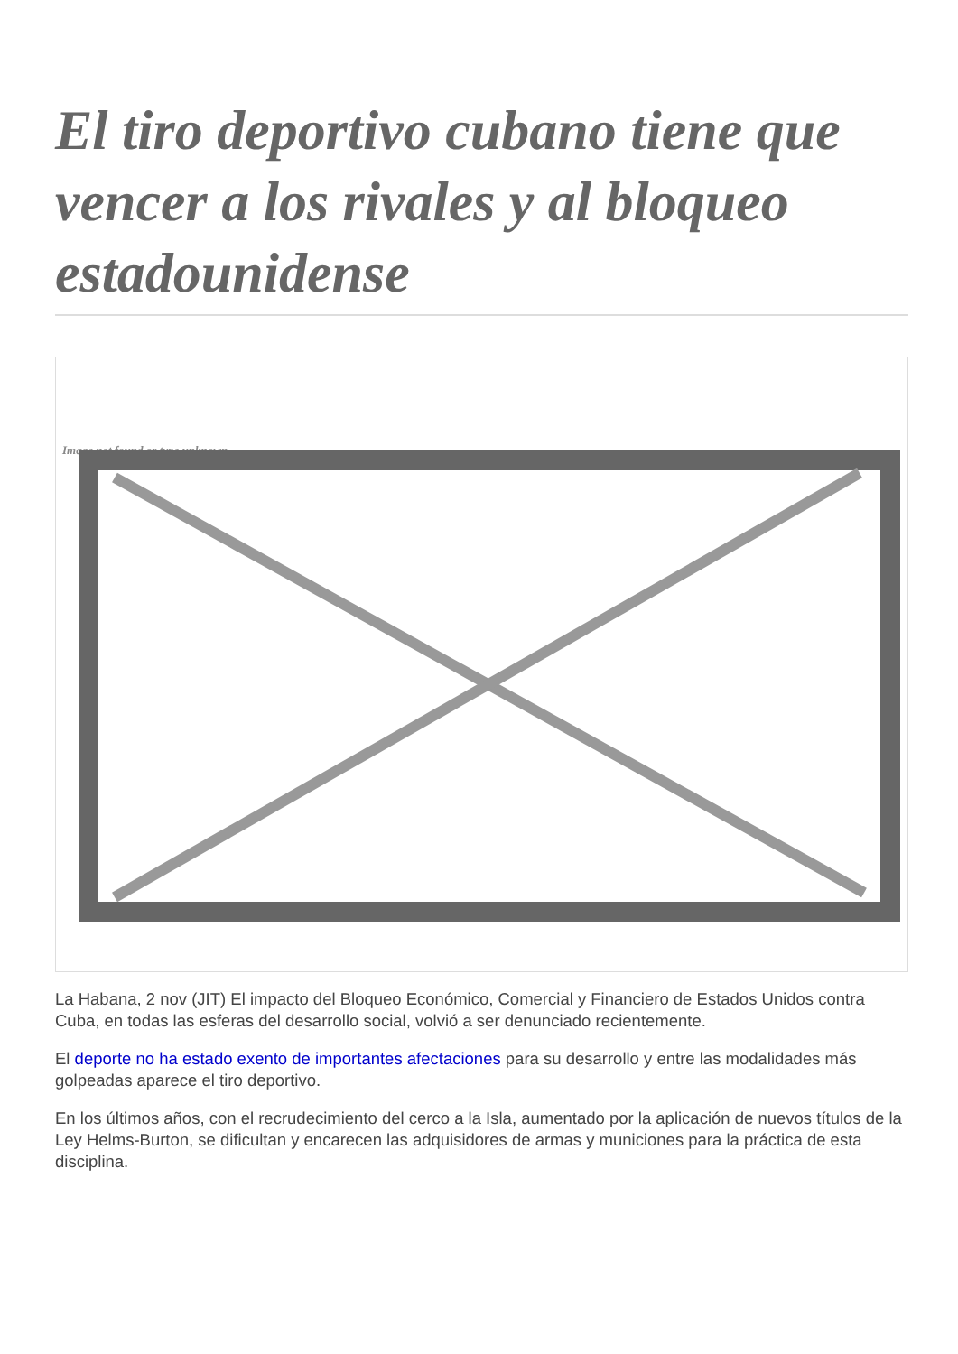El tiro deportivo cubano tiene que vencer a los rivales y al bloqueo estadounidense
Image not found or type unknown
La Habana, 2 nov (JIT) El impacto del Bloqueo Económico, Comercial y Financiero de Estados Unidos contra Cuba, en todas las esferas del desarrollo social, volvió a ser denunciado recientemente.
El deporte no ha estado exento de importantes afectaciones para su desarrollo y entre las modalidades más golpeadas aparece el tiro deportivo.
En los últimos años, con el recrudecimiento del cerco a la Isla, aumentado por la aplicación de nuevos títulos de la Ley Helms-Burton, se dificultan y encarecen las adquisidores de armas y municiones para la práctica de esta disciplina.